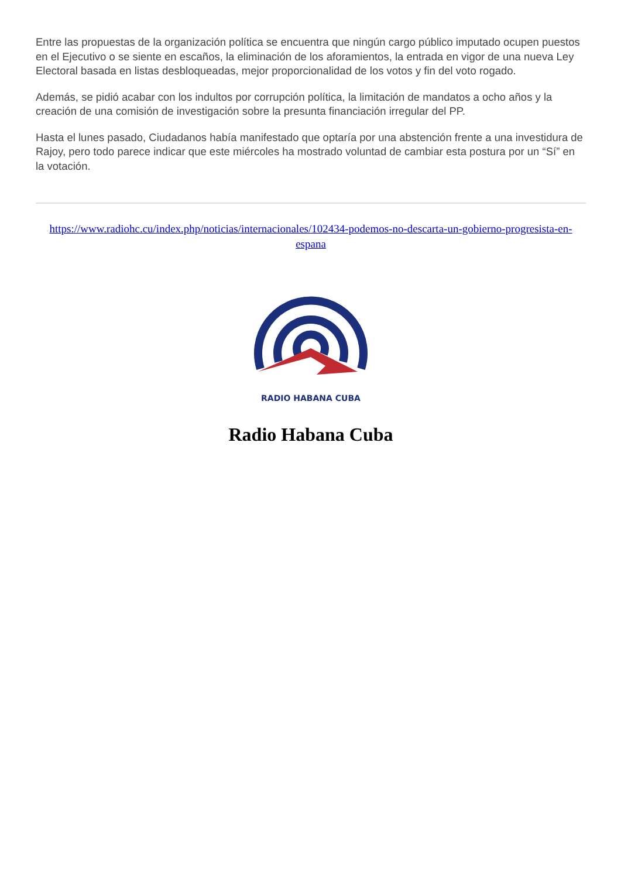Entre las propuestas de la organización política se encuentra que ningún cargo público imputado ocupen puestos en el Ejecutivo o se siente en escaños, la eliminación de los aforamientos, la entrada en vigor de una nueva Ley Electoral basada en listas desbloqueadas, mejor proporcionalidad de los votos y fin del voto rogado.
Además, se pidió acabar con los indultos por corrupción política, la limitación de mandatos a ocho años y la creación de una comisión de investigación sobre la presunta financiación irregular del PP.
Hasta el lunes pasado, Ciudadanos había manifestado que optaría por una abstención frente a una investidura de Rajoy, pero todo parece indicar que este miércoles ha mostrado voluntad de cambiar esta postura por un “Sí” en la votación.
https://www.radiohc.cu/index.php/noticias/internacionales/102434-podemos-no-descarta-un-gobierno-progresista-en-espana
RADIO HABANA CUBA
Radio Habana Cuba